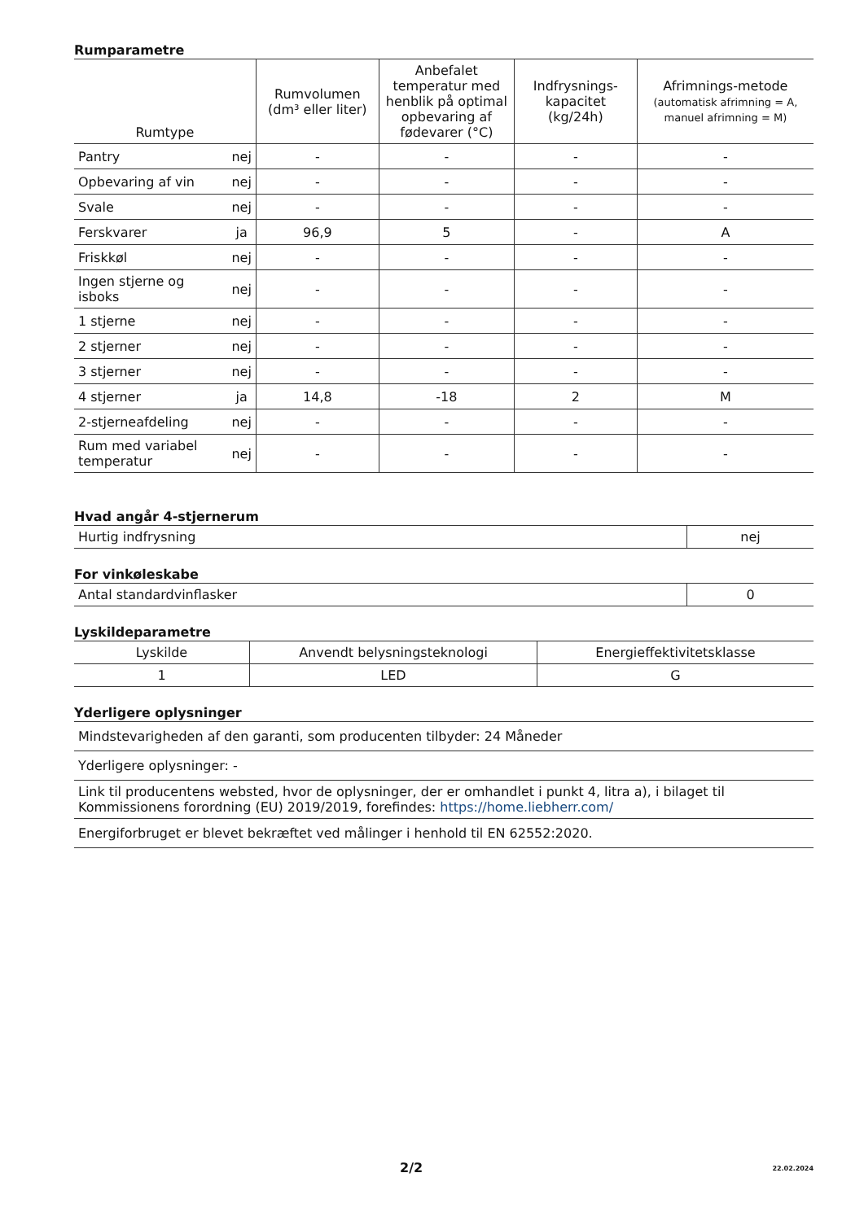Rumparametre
| Rumtype | | Rumvolumen (dm³ eller liter) | Anbefalet temperatur med henblik på optimal opbevaring af fødevarer (°C) | Indfrysnings-kapacitet (kg/24h) | Afrimnings-metode (automatisk afrimning = A, manuel afrimning = M) |
| --- | --- | --- | --- | --- | --- |
| Pantry | nej | - | - | - | - |
| Opbevaring af vin | nej | - | - | - | - |
| Svale | nej | - | - | - | - |
| Ferskvarer | ja | 96,9 | 5 | - | A |
| Friskkøl | nej | - | - | - | - |
| Ingen stjerne og isboks | nej | - | - | - | - |
| 1 stjerne | nej | - | - | - | - |
| 2 stjerner | nej | - | - | - | - |
| 3 stjerner | nej | - | - | - | - |
| 4 stjerner | ja | 14,8 | -18 | 2 | M |
| 2-stjerneafdeling | nej | - | - | - | - |
| Rum med variabel temperatur | nej | - | - | - | - |
Hvad angår 4-stjernerum
| Hurtig indfrysning | nej |
For vinkøleskabe
| Antal standardvinflasker | 0 |
Lyskildeparametre
| Lyskilde | Anvendt belysningsteknologi | Energieffektivitetsklasse |
| 1 | LED | G |
Yderligere oplysninger
| Mindstevarigheden af den garanti, som producenten tilbyder: 24 Måneder |
| Yderligere oplysninger: - |
| Link til producentens websted, hvor de oplysninger, der er omhandlet i punkt 4, litra a), i bilaget til Kommissionens forordning (EU) 2019/2019, forefindes: https://home.liebherr.com/ |
| Energiforbruget er blevet bekræftet ved målinger i henhold til EN 62552:2020. |
2/2 22.02.2024